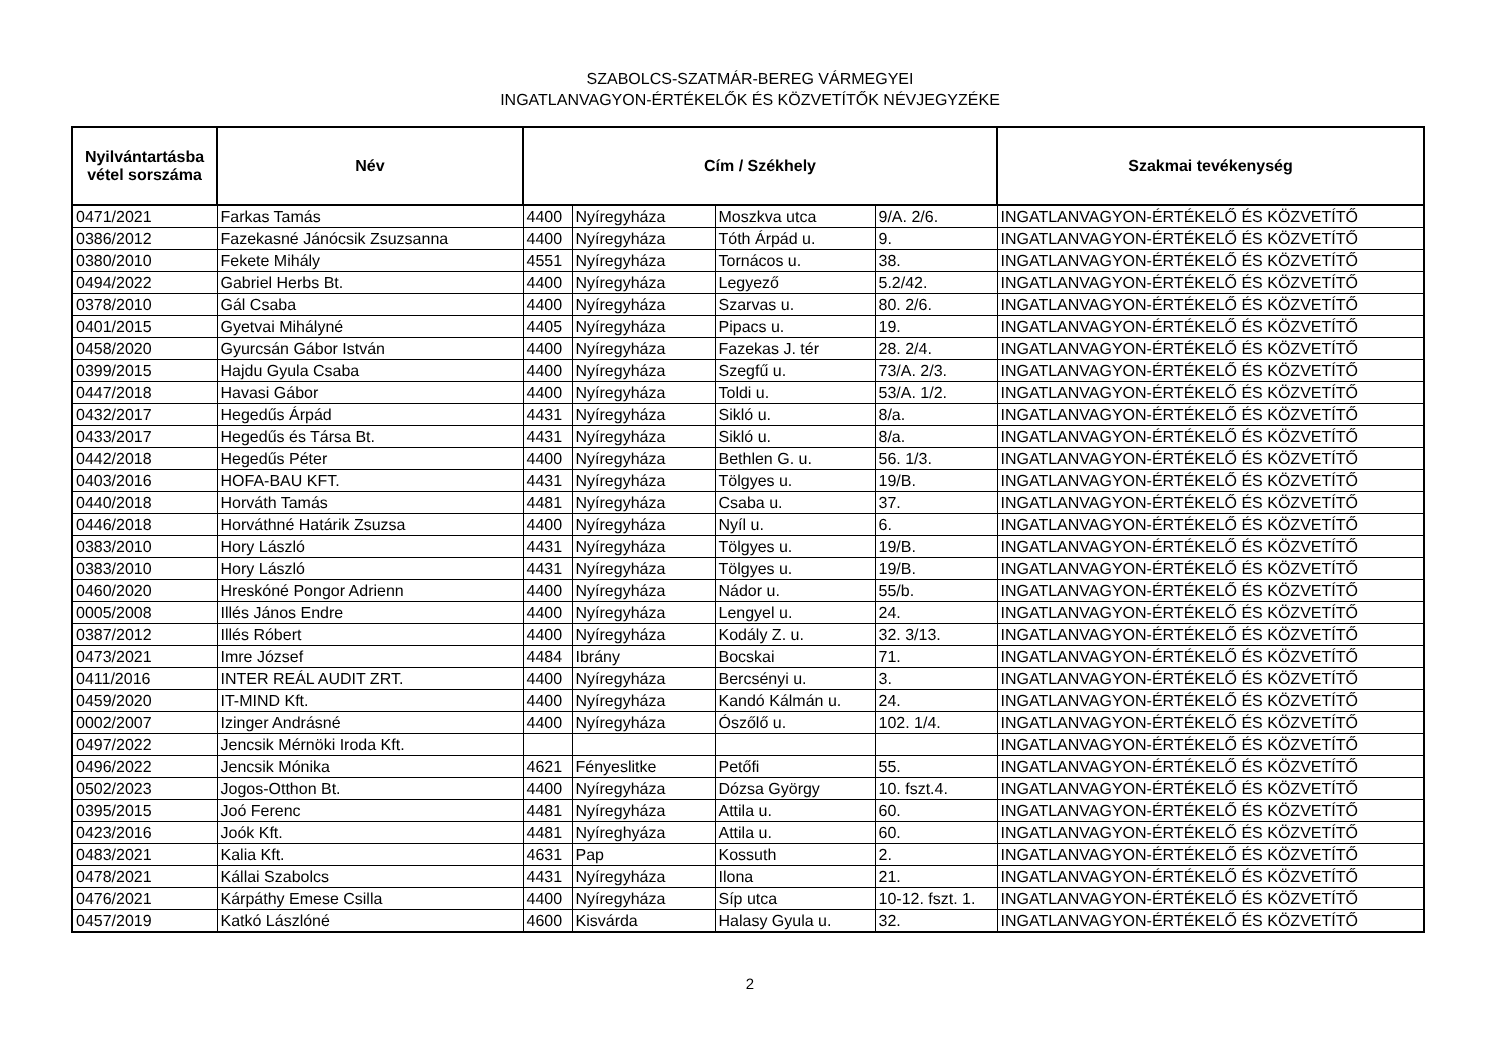SZABOLCS-SZATMÁR-BEREG VÁRMEGYEI
INGATLANVAGYON-ÉRTÉKELŐK ÉS KÖZVETÍTŐK NÉVJEGYZÉKE
| Nyilvántartásba vétel sorszáma | Név | Cím / Székhely | | | | Szakmai tevékenység |
| --- | --- | --- | --- | --- | --- | --- |
| 0471/2021 | Farkas Tamás | 4400 | Nyíregyháza | Moszkva utca | 9/A. 2/6. | INGATLANVAGYON-ÉRTÉKELŐ ÉS KÖZVETÍTŐ |
| 0386/2012 | Fazekasné Jánócsik Zsuzsanna | 4400 | Nyíregyháza | Tóth Árpád u. | 9. | INGATLANVAGYON-ÉRTÉKELŐ ÉS KÖZVETÍTŐ |
| 0380/2010 | Fekete Mihály | 4551 | Nyíregyháza | Tornácos u. | 38. | INGATLANVAGYON-ÉRTÉKELŐ ÉS KÖZVETÍTŐ |
| 0494/2022 | Gabriel Herbs Bt. | 4400 | Nyíregyháza | Legyező | 5.2/42. | INGATLANVAGYON-ÉRTÉKELŐ ÉS KÖZVETÍTŐ |
| 0378/2010 | Gál Csaba | 4400 | Nyíregyháza | Szarvas u. | 80. 2/6. | INGATLANVAGYON-ÉRTÉKELŐ ÉS KÖZVETÍTŐ |
| 0401/2015 | Gyetvai Mihályné | 4405 | Nyíregyháza | Pipacs u. | 19. | INGATLANVAGYON-ÉRTÉKELŐ ÉS KÖZVETÍTŐ |
| 0458/2020 | Gyurcsán Gábor István | 4400 | Nyíregyháza | Fazekas J. tér | 28. 2/4. | INGATLANVAGYON-ÉRTÉKELŐ ÉS KÖZVETÍTŐ |
| 0399/2015 | Hajdu Gyula Csaba | 4400 | Nyíregyháza | Szegfű u. | 73/A. 2/3. | INGATLANVAGYON-ÉRTÉKELŐ ÉS KÖZVETÍTŐ |
| 0447/2018 | Havasi Gábor | 4400 | Nyíregyháza | Toldi u. | 53/A. 1/2. | INGATLANVAGYON-ÉRTÉKELŐ ÉS KÖZVETÍTŐ |
| 0432/2017 | Hegedűs Árpád | 4431 | Nyíregyháza | Sikló u. | 8/a. | INGATLANVAGYON-ÉRTÉKELŐ ÉS KÖZVETÍTŐ |
| 0433/2017 | Hegedűs és Társa Bt. | 4431 | Nyíregyháza | Sikló u. | 8/a. | INGATLANVAGYON-ÉRTÉKELŐ ÉS KÖZVETÍTŐ |
| 0442/2018 | Hegedűs Péter | 4400 | Nyíregyháza | Bethlen G. u. | 56. 1/3. | INGATLANVAGYON-ÉRTÉKELŐ ÉS KÖZVETÍTŐ |
| 0403/2016 | HOFA-BAU KFT. | 4431 | Nyíregyháza | Tölgyes u. | 19/B. | INGATLANVAGYON-ÉRTÉKELŐ ÉS KÖZVETÍTŐ |
| 0440/2018 | Horváth Tamás | 4481 | Nyíregyháza | Csaba u. | 37. | INGATLANVAGYON-ÉRTÉKELŐ ÉS KÖZVETÍTŐ |
| 0446/2018 | Horváthné Határik Zsuzsa | 4400 | Nyíregyháza | Nyíl u. | 6. | INGATLANVAGYON-ÉRTÉKELŐ ÉS KÖZVETÍTŐ |
| 0383/2010 | Hory László | 4431 | Nyíregyháza | Tölgyes u. | 19/B. | INGATLANVAGYON-ÉRTÉKELŐ ÉS KÖZVETÍTŐ |
| 0383/2010 | Hory László | 4431 | Nyíregyháza | Tölgyes u. | 19/B. | INGATLANVAGYON-ÉRTÉKELŐ ÉS KÖZVETÍTŐ |
| 0460/2020 | Hreskóné Pongor Adrienn | 4400 | Nyíregyháza | Nádor u. | 55/b. | INGATLANVAGYON-ÉRTÉKELŐ ÉS KÖZVETÍTŐ |
| 0005/2008 | Illés János Endre | 4400 | Nyíregyháza | Lengyel u. | 24. | INGATLANVAGYON-ÉRTÉKELŐ ÉS KÖZVETÍTŐ |
| 0387/2012 | Illés Róbert | 4400 | Nyíregyháza | Kodály Z. u. | 32. 3/13. | INGATLANVAGYON-ÉRTÉKELŐ ÉS KÖZVETÍTŐ |
| 0473/2021 | Imre József | 4484 | Ibrány | Bocskai | 71. | INGATLANVAGYON-ÉRTÉKELŐ ÉS KÖZVETÍTŐ |
| 0411/2016 | INTER REÁL AUDIT ZRT. | 4400 | Nyíregyháza | Bercsényi u. | 3. | INGATLANVAGYON-ÉRTÉKELŐ ÉS KÖZVETÍTŐ |
| 0459/2020 | IT-MIND Kft. | 4400 | Nyíregyháza | Kandó Kálmán u. | 24. | INGATLANVAGYON-ÉRTÉKELŐ ÉS KÖZVETÍTŐ |
| 0002/2007 | Izinger Andrásné | 4400 | Nyíregyháza | Ószőlő u. | 102. 1/4. | INGATLANVAGYON-ÉRTÉKELŐ ÉS KÖZVETÍTŐ |
| 0497/2022 | Jencsik Mérnöki Iroda Kft. | | | | | INGATLANVAGYON-ÉRTÉKELŐ ÉS KÖZVETÍTŐ |
| 0496/2022 | Jencsik Mónika | 4621 | Fényeslitke | Petőfi | 55. | INGATLANVAGYON-ÉRTÉKELŐ ÉS KÖZVETÍTŐ |
| 0502/2023 | Jogos-Otthon Bt. | 4400 | Nyíregyháza | Dózsa György | 10. fszt.4. | INGATLANVAGYON-ÉRTÉKELŐ ÉS KÖZVETÍTŐ |
| 0395/2015 | Joó Ferenc | 4481 | Nyíregyháza | Attila u. | 60. | INGATLANVAGYON-ÉRTÉKELŐ ÉS KÖZVETÍTŐ |
| 0423/2016 | Joók Kft. | 4481 | Nyíreghyáza | Attila u. | 60. | INGATLANVAGYON-ÉRTÉKELŐ ÉS KÖZVETÍTŐ |
| 0483/2021 | Kalia Kft. | 4631 | Pap | Kossuth | 2. | INGATLANVAGYON-ÉRTÉKELŐ ÉS KÖZVETÍTŐ |
| 0478/2021 | Kállai Szabolcs | 4431 | Nyíregyháza | Ilona | 21. | INGATLANVAGYON-ÉRTÉKELŐ ÉS KÖZVETÍTŐ |
| 0476/2021 | Kárpáthy Emese Csilla | 4400 | Nyíregyháza | Síp utca | 10-12. fszt. 1. | INGATLANVAGYON-ÉRTÉKELŐ ÉS KÖZVETÍTŐ |
| 0457/2019 | Katkó Lászlóné | 4600 | Kisvárda | Halasy Gyula u. | 32. | INGATLANVAGYON-ÉRTÉKELŐ ÉS KÖZVETÍTŐ |
2